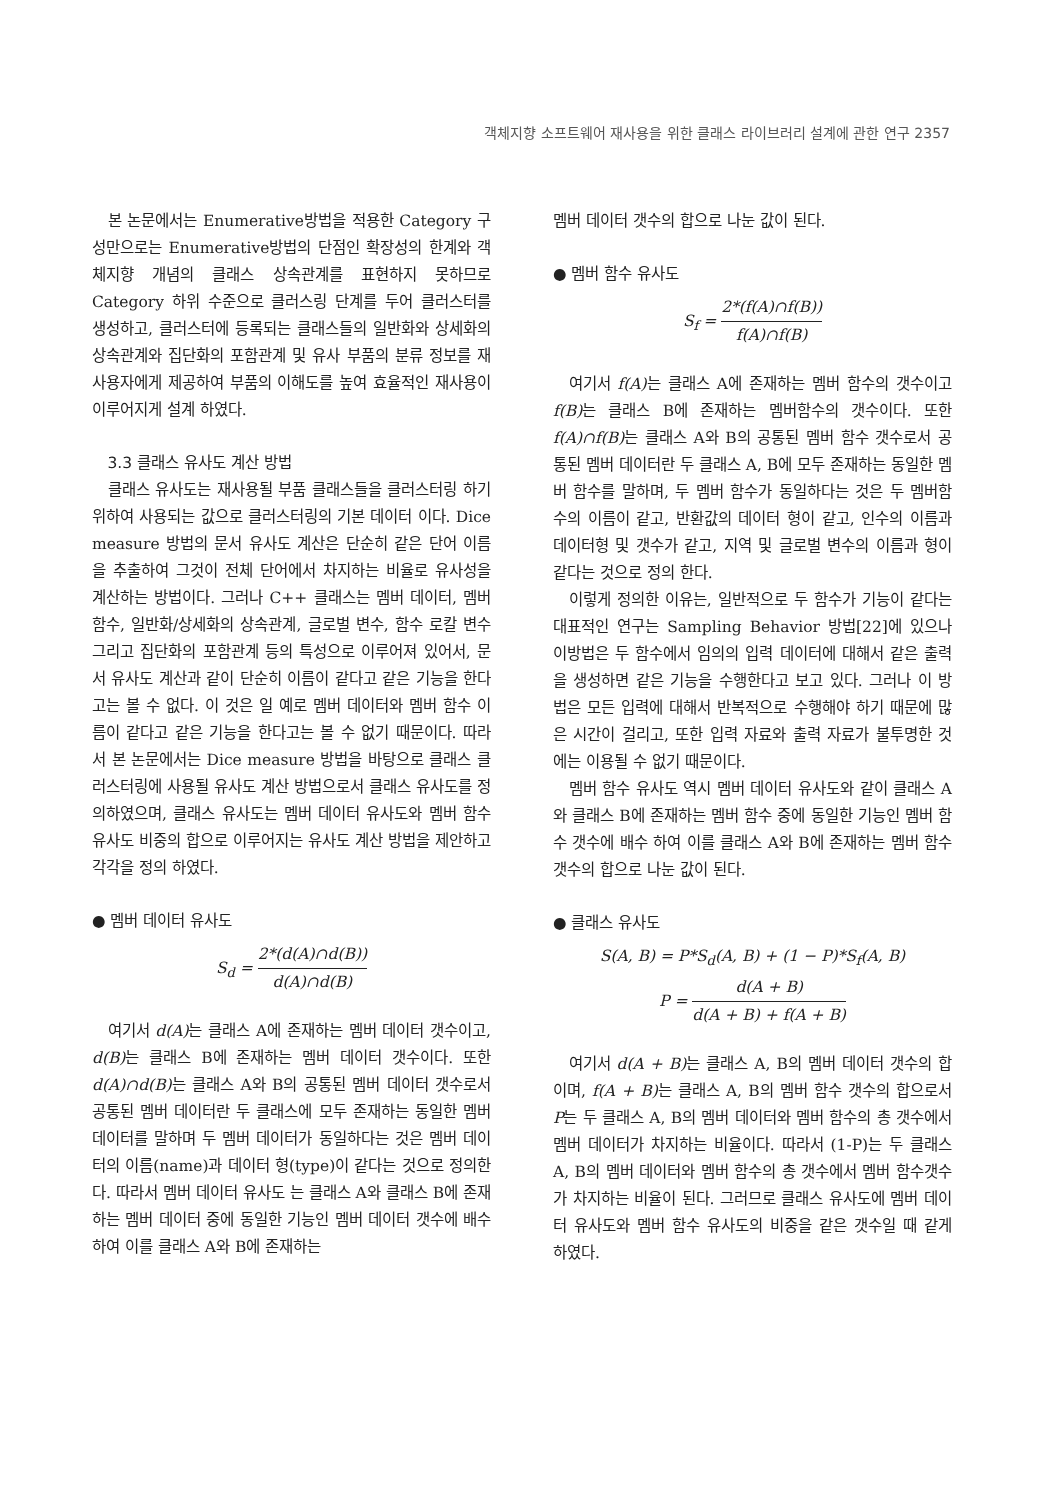객체지향 소프트웨어 재사용을 위한 클래스 라이브러리 설계에 관한 연구 2357
본 논문에서는 Enumerative방법을 적용한 Category 구성만으로는 Enumerative방법의 단점인 확장성의 한계와 객체지향 개념의 클래스 상속관계를 표현하지 못하므로 Category 하위 수준으로 클러스링 단계를 두어 클러스터를 생성하고, 클러스터에 등록되는 클래스들의 일반화와 상세화의 상속관계와 집단화의 포함관계 및 유사 부품의 분류 정보를 재사용자에게 제공하여 부품의 이해도를 높여 효율적인 재사용이 이루어지게 설계 하였다.
3.3 클래스 유사도 계산 방법
클래스 유사도는 재사용될 부품 클래스들을 클러스터링 하기 위하여 사용되는 값으로 클러스터링의 기본 데이터 이다. Dice measure 방법의 문서 유사도 계산은 단순히 같은 단어 이름을 추출하여 그것이 전체 단어에서 차지하는 비율로 유사성을 계산하는 방법이다. 그러나 C++ 클래스는 멤버 데이터, 멤버 함수, 일반화/상세화의 상속관계, 글로벌 변수, 함수 로칼 변수 그리고 집단화의 포함관계 등의 특성으로 이루어져 있어서, 문서 유사도 계산과 같이 단순히 이름이 같다고 같은 기능을 한다고는 볼 수 없다. 이 것은 일 예로 멤버 데이터와 멤버 함수 이름이 같다고 같은 기능을 한다고는 볼 수 없기 때문이다. 따라서 본 논문에서는 Dice measure 방법을 바탕으로 클래스 클러스터링에 사용될 유사도 계산 방법으로서 클래스 유사도를 정의하였으며, 클래스 유사도는 멤버 데이터 유사도와 멤버 함수 유사도 비중의 합으로 이루어지는 유사도 계산 방법을 제안하고 각각을 정의 하였다.
● 멤버 데이터 유사도
S<sub>d</sub> = 2*(d(A)∩d(B)) d(A)∩d(B)
여기서 d(A) 는 클래스 A에 존재하는 멤버 데이터 갯수이고, d(B) 는 클래스 B에 존재하는 멤버 데이터 갯수이다. 또한 d(A)∩d(B) 는 클래스 A와 B의 공통된 멤버 데이터 갯수로서 공통된 멤버 데이터란 두 클래스에 모두 존재하는 동일한 멤버 데이터를 말하며 두 멤버 데이터가 동일하다는 것은 멤버 데이터의 이름(name)과 데이터 형(type)이 같다는 것으로 정의한다. 따라서 멤버 데이터 유사도 는 클래스 A와 클래스 B에 존재하는 멤버 데이터 중에 동일한 기능인 멤버 데이터 갯수에 배수하여 이를 클래스 A와 B에 존재하는
멤버 데이터 갯수의 합으로 나눈 값이 된다.
● 멤버 함수 유사도
S<sub>f</sub> = 2*(f(A)∩f(B)) f(A)∩f(B)
여기서 f(A) 는 클래스 A에 존재하는 멤버 함수의 갯수이고 f(B) 는 클래스 B에 존재하는 멤버함수의 갯수이다. 또한 f(A)∩f(B) 는 클래스 A와 B의 공통된 멤버 함수 갯수로서 공통된 멤버 데이터란 두 클래스 A, B에 모두 존재하는 동일한 멤버 함수를 말하며, 두 멤버 함수가 동일하다는 것은 두 멤버함수의 이름이 같고, 반환값의 데이터 형이 같고, 인수의 이름과 데이터형 및 갯수가 같고, 지역 및 글로벌 변수의 이름과 형이 같다는 것으로 정의 한다.
이렇게 정의한 이유는, 일반적으로 두 함수가 기능이 같다는 대표적인 연구는 Sampling Behavior 방법[22]에 있으나 이방법은 두 함수에서 임의의 입력 데이터에 대해서 같은 출력을 생성하면 같은 기능을 수행한다고 보고 있다. 그러나 이 방법은 모든 입력에 대해서 반복적으로 수행해야 하기 때문에 많은 시간이 걸리고, 또한 입력 자료와 출력 자료가 불투명한 것에는 이용될 수 없기 때문이다.
멤버 함수 유사도 역시 멤버 데이터 유사도와 같이 클래스 A와 클래스 B에 존재하는 멤버 함수 중에 동일한 기능인 멤버 함수 갯수에 배수 하여 이를 클래스 A와 B에 존재하는 멤버 함수 갯수의 합으로 나눈 값이 된다.
● 클래스 유사도
S(A, B) = P*S<sub>d</sub>(A, B) + (1 − P)*S<sub>f</sub>(A, B)
P = d(A + B) d(A + B) + f(A + B)
여기서 d(A + B) 는 클래스 A, B의 멤버 데이터 갯수의 합이며, f(A + B) 는 클래스 A, B의 멤버 함수 갯수의 합으로서 P는 두 클래스 A, B의 멤버 데이터와 멤버 함수의 총 갯수에서 멤버 데이터가 차지하는 비율이다. 따라서 (1-P)는 두 클래스 A, B의 멤버 데이터와 멤버 함수의 총 갯수에서 멤버 함수갯수가 차지하는 비율이 된다. 그러므로 클래스 유사도에 멤버 데이터 유사도와 멤버 함수 유사도의 비중을 같은 갯수일 때 같게 하였다.